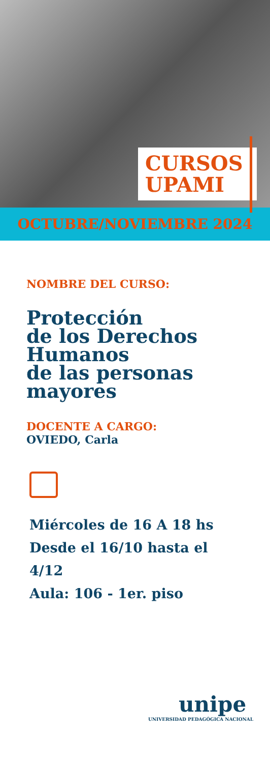CURSOS
UPAMI
OCTUBRE/NOVIEMBRE 2024
NOMBRE DEL CURSO:
Protección
de los Derechos
Humanos
de las personas
mayores
DOCENTE A CARGO:
OVIEDO, Carla
Miércoles de 16 A 18 hs
Desde el 16/10 hasta el 4/12
Aula: 106 - 1er. piso
unipe
UNIVERSIDAD PEDAGÓGICA NACIONAL